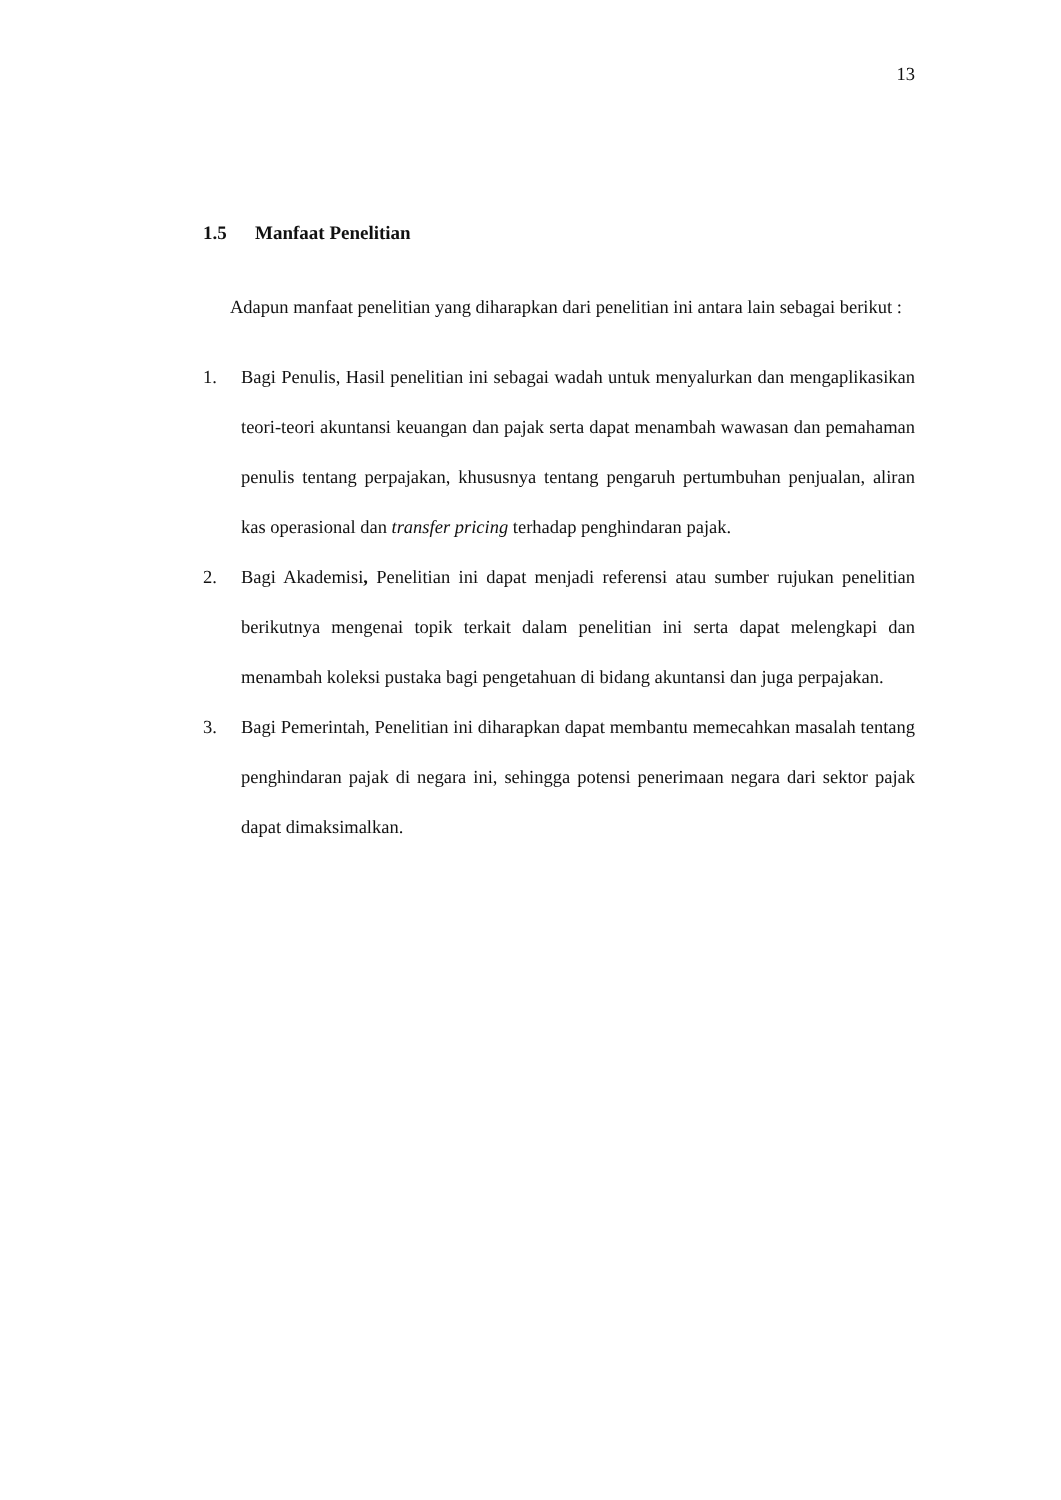13
1.5 Manfaat Penelitian
Adapun manfaat penelitian yang diharapkan dari penelitian ini antara lain sebagai berikut :
1. Bagi Penulis, Hasil penelitian ini sebagai wadah untuk menyalurkan dan mengaplikasikan teori-teori akuntansi keuangan dan pajak serta dapat menambah wawasan dan pemahaman penulis tentang perpajakan, khususnya tentang pengaruh pertumbuhan penjualan, aliran kas operasional dan transfer pricing terhadap penghindaran pajak.
2. Bagi Akademisi, Penelitian ini dapat menjadi referensi atau sumber rujukan penelitian berikutnya mengenai topik terkait dalam penelitian ini serta dapat melengkapi dan menambah koleksi pustaka bagi pengetahuan di bidang akuntansi dan juga perpajakan.
3. Bagi Pemerintah, Penelitian ini diharapkan dapat membantu memecahkan masalah tentang penghindaran pajak di negara ini, sehingga potensi penerimaan negara dari sektor pajak dapat dimaksimalkan.